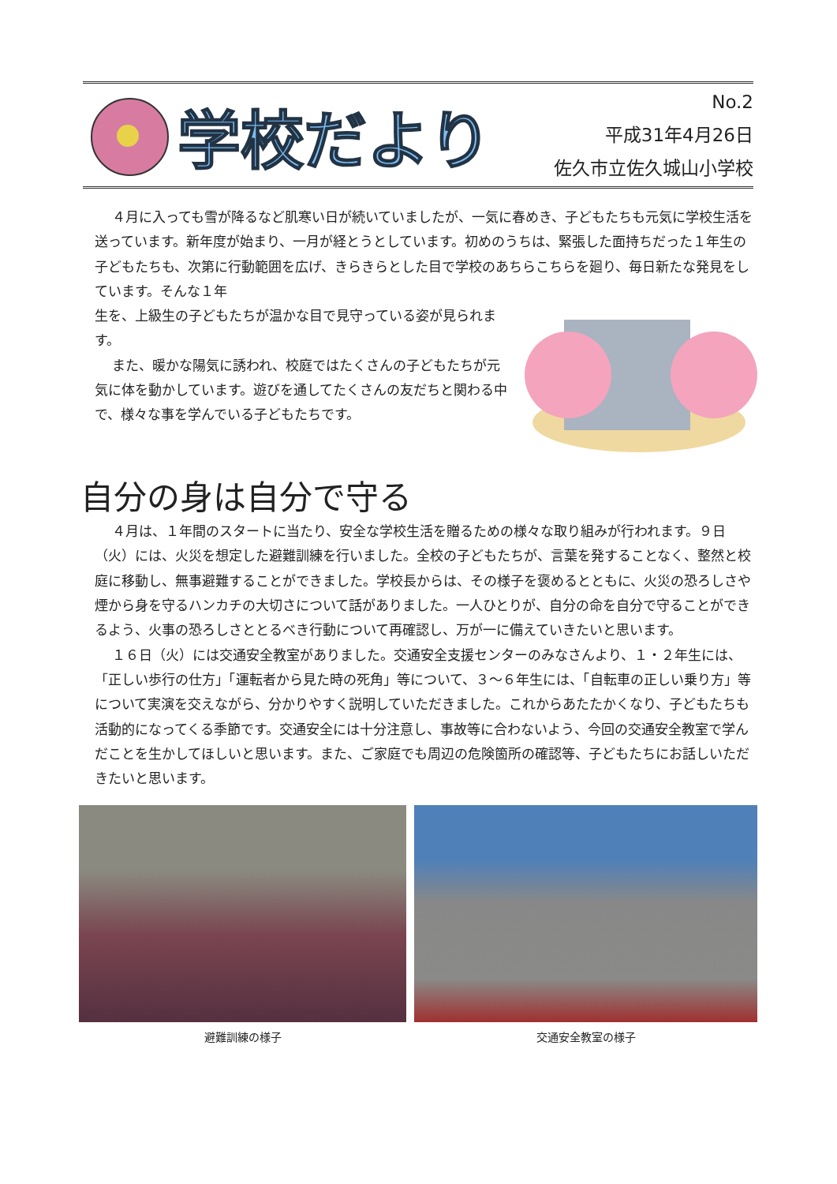学校だより
No.2
平成31年4月26日
佐久市立佐久城山小学校
４月に入っても雪が降るなど肌寒い日が続いていましたが、一気に春めき、子どもたちも元気に学校生活を送っています。新年度が始まり、一月が経とうとしています。初めのうちは、緊張した面持ちだった１年生の子どもたちも、次第に行動範囲を広げ、きらきらとした目で学校のあちらこちらを廻り、毎日新たな発見をしています。そんな１年
生を、上級生の子どもたちが温かな目で見守っている姿が見られます。
また、暖かな陽気に誘われ、校庭ではたくさんの子どもたちが元気に体を動かしています。遊びを通してたくさんの友だちと関わる中で、様々な事を学んでいる子どもたちです。
自分の身は自分で守る
４月は、１年間のスタートに当たり、安全な学校生活を贈るための様々な取り組みが行われます。９日（火）には、火災を想定した避難訓練を行いました。全校の子どもたちが、言葉を発することなく、整然と校庭に移動し、無事避難することができました。学校長からは、その様子を褒めるとともに、火災の恐ろしさや煙から身を守るハンカチの大切さについて話がありました。一人ひとりが、自分の命を自分で守ることができるよう、火事の恐ろしさととるべき行動について再確認し、万が一に備えていきたいと思います。
１６日（火）には交通安全教室がありました。交通安全支援センターのみなさんより、１・２年生には、「正しい歩行の仕方」「運転者から見た時の死角」等について、３～６年生には、「自転車の正しい乗り方」等について実演を交えながら、分かりやすく説明していただきました。これからあたたかくなり、子どもたちも活動的になってくる季節です。交通安全には十分注意し、事故等に合わないよう、今回の交通安全教室で学んだことを生かしてほしいと思います。また、ご家庭でも周辺の危険箇所の確認等、子どもたちにお話しいただきたいと思います。
避難訓練の様子 交通安全教室の様子